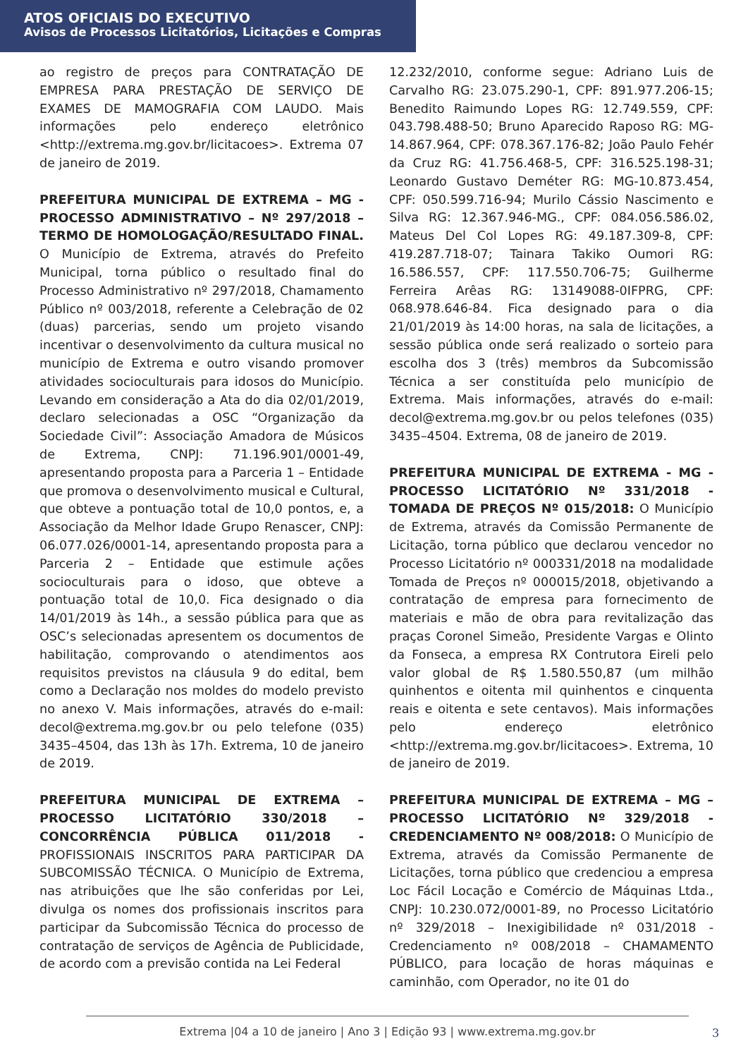ATOS OFICIAIS DO EXECUTIVO
Avisos de Processos Licitatórios, Licitações e Compras
ao registro de preços para CONTRATAÇÃO DE EMPRESA PARA PRESTAÇÃO DE SERVIÇO DE EXAMES DE MAMOGRAFIA COM LAUDO. Mais informações pelo endereço eletrônico <http://extrema.mg.gov.br/licitacoes>. Extrema 07 de janeiro de 2019.
PREFEITURA MUNICIPAL DE EXTREMA – MG - PROCESSO ADMINISTRATIVO – Nº 297/2018 – TERMO DE HOMOLOGAÇÃO/RESULTADO FINAL. O Município de Extrema, através do Prefeito Municipal, torna público o resultado final do Processo Administrativo nº 297/2018, Chamamento Público nº 003/2018, referente a Celebração de 02 (duas) parcerias, sendo um projeto visando incentivar o desenvolvimento da cultura musical no município de Extrema e outro visando promover atividades socioculturais para idosos do Município. Levando em consideração a Ata do dia 02/01/2019, declaro selecionadas a OSC “Organização da Sociedade Civil”: Associação Amadora de Músicos de Extrema, CNPJ: 71.196.901/0001-49, apresentando proposta para a Parceria 1 – Entidade que promova o desenvolvimento musical e Cultural, que obteve a pontuação total de 10,0 pontos, e, a Associação da Melhor Idade Grupo Renascer, CNPJ: 06.077.026/0001-14, apresentando proposta para a Parceria 2 – Entidade que estimule ações socioculturais para o idoso, que obteve a pontuação total de 10,0. Fica designado o dia 14/01/2019 às 14h., a sessão pública para que as OSC’s selecionadas apresentem os documentos de habilitação, comprovando o atendimentos aos requisitos previstos na cláusula 9 do edital, bem como a Declaração nos moldes do modelo previsto no anexo V. Mais informações, através do e-mail: decol@extrema.mg.gov.br ou pelo telefone (035) 3435–4504, das 13h às 17h. Extrema, 10 de janeiro de 2019.
PREFEITURA MUNICIPAL DE EXTREMA – PROCESSO LICITATÓRIO 330/2018 – CONCORRÊNCIA PÚBLICA 011/2018 - PROFISSIONAIS INSCRITOS PARA PARTICIPAR DA SUBCOMISSÃO TÉCNICA. O Município de Extrema, nas atribuições que lhe são conferidas por Lei, divulga os nomes dos profissionais inscritos para participar da Subcomissão Técnica do processo de contratação de serviços de Agência de Publicidade, de acordo com a previsão contida na Lei Federal
12.232/2010, conforme segue: Adriano Luis de Carvalho RG: 23.075.290-1, CPF: 891.977.206-15; Benedito Raimundo Lopes RG: 12.749.559, CPF: 043.798.488-50; Bruno Aparecido Raposo RG: MG-14.867.964, CPF: 078.367.176-82; João Paulo Fehér da Cruz RG: 41.756.468-5, CPF: 316.525.198-31; Leonardo Gustavo Deméter RG: MG-10.873.454, CPF: 050.599.716-94; Murilo Cássio Nascimento e Silva RG: 12.367.946-MG., CPF: 084.056.586.02, Mateus Del Col Lopes RG: 49.187.309-8, CPF: 419.287.718-07; Tainara Takiko Oumori RG: 16.586.557, CPF: 117.550.706-75; Guilherme Ferreira Arêas RG: 13149088-0IFPRG, CPF: 068.978.646-84. Fica designado para o dia 21/01/2019 às 14:00 horas, na sala de licitações, a sessão pública onde será realizado o sorteio para escolha dos 3 (três) membros da Subcomissão Técnica a ser constituída pelo município de Extrema. Mais informações, através do e-mail: decol@extrema.mg.gov.br ou pelos telefones (035) 3435–4504. Extrema, 08 de janeiro de 2019.
PREFEITURA MUNICIPAL DE EXTREMA - MG - PROCESSO LICITATÓRIO Nº 331/2018 - TOMADA DE PREÇOS Nº 015/2018: O Município de Extrema, através da Comissão Permanente de Licitação, torna público que declarou vencedor no Processo Licitatório nº 000331/2018 na modalidade Tomada de Preços nº 000015/2018, objetivando a contratação de empresa para fornecimento de materiais e mão de obra para revitalização das praças Coronel Simeão, Presidente Vargas e Olinto da Fonseca, a empresa RX Contrutora Eireli pelo valor global de R$ 1.580.550,87 (um milhão quinhentos e oitenta mil quinhentos e cinquenta reais e oitenta e sete centavos). Mais informações pelo endereço eletrônico <http://extrema.mg.gov.br/licitacoes>. Extrema, 10 de janeiro de 2019.
PREFEITURA MUNICIPAL DE EXTREMA – MG – PROCESSO LICITATÓRIO Nº 329/2018 - CREDENCIAMENTO Nº 008/2018: O Município de Extrema, através da Comissão Permanente de Licitações, torna público que credenciou a empresa Loc Fácil Locação e Comércio de Máquinas Ltda., CNPJ: 10.230.072/0001-89, no Processo Licitatório nº 329/2018 – Inexigibilidade nº 031/2018 - Credenciamento nº 008/2018 – CHAMAMENTO PÚBLICO, para locação de horas máquinas e caminhão, com Operador, no ite 01 do
Extrema |04 a 10 de janeiro | Ano 3 | Edição 93 | www.extrema.mg.gov.br
3